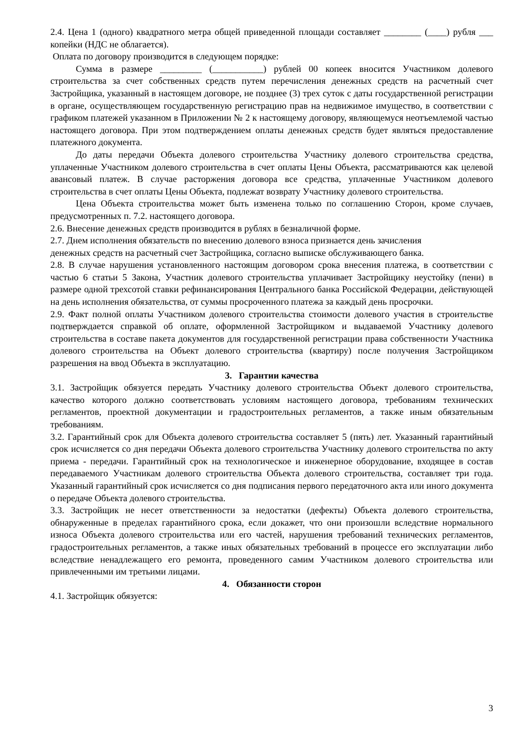2.4. Цена 1 (одного) квадратного метра общей приведенной площади составляет ________ (____) рубля ___ копейки (НДС не облагается).
Оплата по договору производится в следующем порядке:
Сумма в размере _________ (___________) рублей 00 копеек вносится Участником долевого строительства за счет собственных средств путем перечисления денежных средств на расчетный счет Застройщика, указанный в настоящем договоре, не позднее (3) трех суток с даты государственной регистрации в органе, осуществляющем государственную регистрацию прав на недвижимое имущество, в соответствии с графиком платежей указанном в Приложении № 2 к настоящему договору, являющемуся неотъемлемой частью настоящего договора. При этом подтверждением оплаты денежных средств будет являться предоставление платежного документа.
До даты передачи Объекта долевого строительства Участнику долевого строительства средства, уплаченные Участником долевого строительства в счет оплаты Цены Объекта, рассматриваются как целевой авансовый платеж. В случае расторжения договора все средства, уплаченные Участником долевого строительства в счет оплаты Цены Объекта, подлежат возврату Участнику долевого строительства.
Цена Объекта строительства может быть изменена только по соглашению Сторон, кроме случаев, предусмотренных п. 7.2. настоящего договора.
2.6. Внесение денежных средств производится в рублях в безналичной форме.
2.7. Днем исполнения обязательств по внесению долевого взноса признается день зачисления
денежных средств на расчетный счет Застройщика, согласно выписке обслуживающего банка.
2.8. В случае нарушения установленного настоящим договором срока внесения платежа, в соответствии с частью 6 статьи 5 Закона, Участник долевого строительства уплачивает Застройщику неустойку (пени) в размере одной трехсотой ставки рефинансирования Центрального банка Российской Федерации, действующей на день исполнения обязательства, от суммы просроченного платежа за каждый день просрочки.
2.9. Факт полной оплаты Участником долевого строительства стоимости долевого участия в строительстве подтверждается справкой об оплате, оформленной Застройщиком и выдаваемой Участнику долевого строительства в составе пакета документов для государственной регистрации права собственности Участника долевого строительства на Объект долевого строительства (квартиру) после получения Застройщиком разрешения на ввод Объекта в эксплуатацию.
3. Гарантии качества
3.1. Застройщик обязуется передать Участнику долевого строительства Объект долевого строительства, качество которого должно соответствовать условиям настоящего договора, требованиям технических регламентов, проектной документации и градостроительных регламентов, а также иным обязательным требованиям.
3.2. Гарантийный срок для Объекта долевого строительства составляет 5 (пять) лет. Указанный гарантийный срок исчисляется со дня передачи Объекта долевого строительства Участнику долевого строительства по акту приема - передачи. Гарантийный срок на технологическое и инженерное оборудование, входящее в состав передаваемого Участникам долевого строительства Объекта долевого строительства, составляет три года. Указанный гарантийный срок исчисляется со дня подписания первого передаточного акта или иного документа о передаче Объекта долевого строительства.
3.3. Застройщик не несет ответственности за недостатки (дефекты) Объекта долевого строительства, обнаруженные в пределах гарантийного срока, если докажет, что они произошли вследствие нормального износа Объекта долевого строительства или его частей, нарушения требований технических регламентов, градостроительных регламентов, а также иных обязательных требований в процессе его эксплуатации либо вследствие ненадлежащего его ремонта, проведенного самим Участником долевого строительства или привлеченными им третьими лицами.
4. Обязанности сторон
4.1. Застройщик обязуется:
3